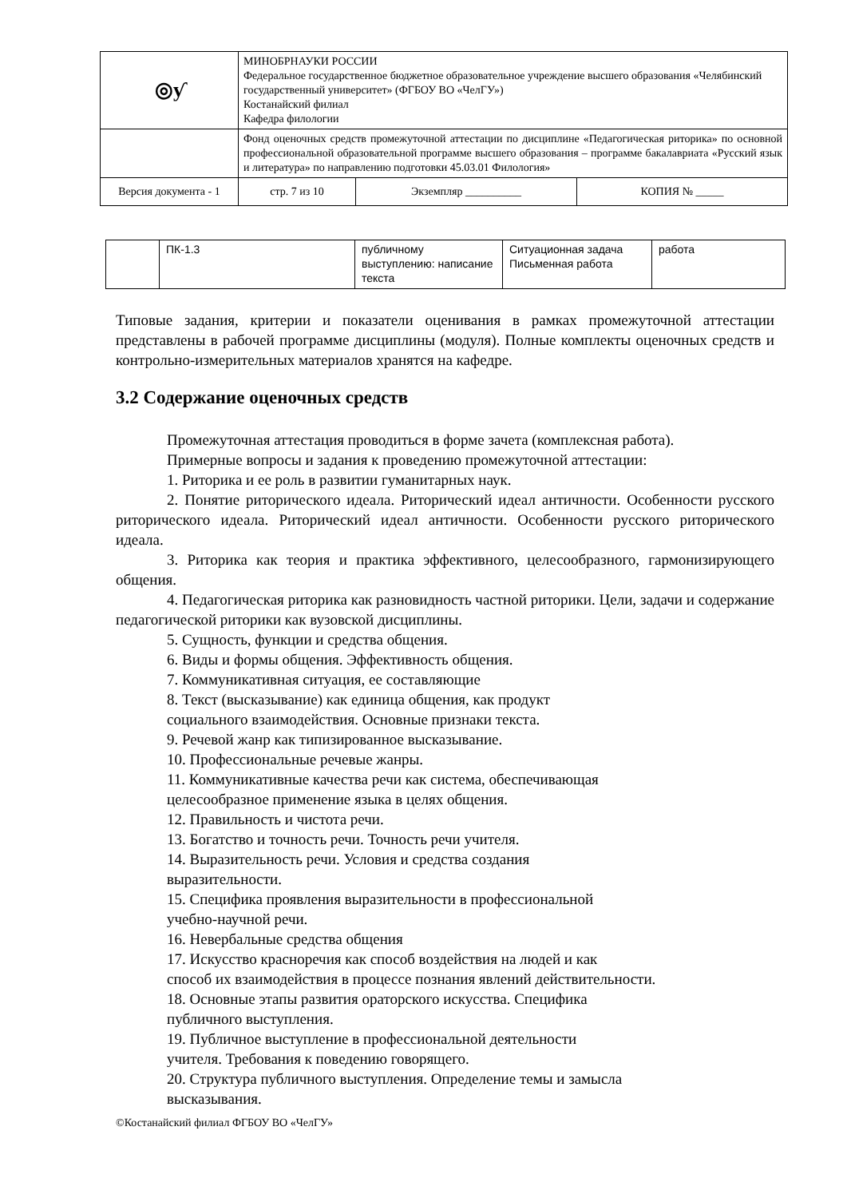| ◎ƴ | МИНОБРНАУКИ РОССИИ Федеральное государственное бюджетное образовательное учреждение высшего образования «Челябинский государственный университет» (ФГБОУ ВО «ЧелГУ») Костанайский филиал Кафедра филологии | | |
| | Фонд оценочных средств промежуточной аттестации по дисциплине «Педагогическая риторика» по основной профессиональной образовательной программе высшего образования – программе бакалавриата «Русский язык и литература» по направлению подготовки 45.03.01 Филология» | | |
| Версия документа - 1 | стр. 7 из 10 | Экземпляр __________ | КОПИЯ № _____ |
| | ПК-1.3 | публичному выступлению: написание текста | Ситуационная задача Письменная работа | работа |
Типовые задания, критерии и показатели оценивания в рамках промежуточной аттестации представлены в рабочей программе дисциплины (модуля). Полные комплекты оценочных средств и контрольно-измерительных материалов хранятся на кафедре.
3.2 Содержание оценочных средств
Промежуточная аттестация проводиться в форме зачета (комплексная работа).
Примерные вопросы и задания к проведению промежуточной аттестации:
1. Риторика и ее роль в развитии гуманитарных наук.
2. Понятие риторического идеала. Риторический идеал античности. Особенности русского риторического идеала. Риторический идеал античности. Особенности русского риторического идеала.
3. Риторика как теория и практика эффективного, целесообразного, гармонизирующего общения.
4. Педагогическая риторика как разновидность частной риторики. Цели, задачи и содержание педагогической риторики как вузовской дисциплины.
5. Сущность, функции и средства общения.
6. Виды и формы общения. Эффективность общения.
7. Коммуникативная ситуация, ее составляющие
8. Текст (высказывание) как единица общения, как продукт
социального взаимодействия. Основные признаки текста.
9. Речевой жанр как типизированное высказывание.
10. Профессиональные речевые жанры.
11. Коммуникативные качества речи как система, обеспечивающая
целесообразное применение языка в целях общения.
12. Правильность и чистота речи.
13. Богатство и точность речи. Точность речи учителя.
14. Выразительность речи. Условия и средства создания
выразительности.
15. Специфика проявления выразительности в профессиональной
учебно-научной речи.
16. Невербальные средства общения
17. Искусство красноречия как способ воздействия на людей и как
способ их взаимодействия в процессе познания явлений действительности.
18. Основные этапы развития ораторского искусства. Специфика
публичного выступления.
19. Публичное выступление в профессиональной деятельности
учителя. Требования к поведению говорящего.
20. Структура публичного выступления. Определение темы и замысла
высказывания.
©Костанайский филиал ФГБОУ ВО «ЧелГУ»